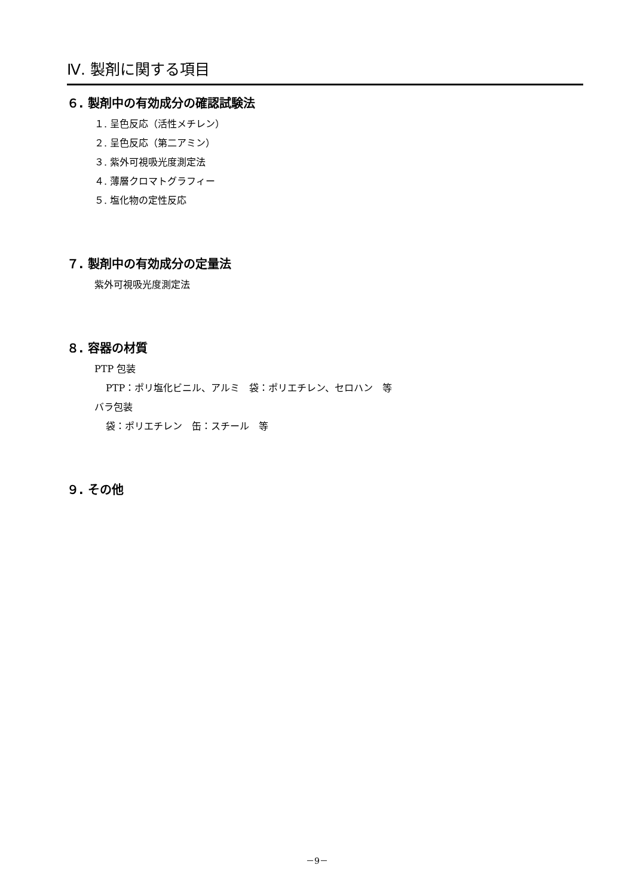Ⅳ. 製剤に関する項目
６. 製剤中の有効成分の確認試験法
１. 呈色反応（活性メチレン）
２. 呈色反応（第二アミン）
３. 紫外可視吸光度測定法
４. 薄層クロマトグラフィー
５. 塩化物の定性反応
７. 製剤中の有効成分の定量法
紫外可視吸光度測定法
８. 容器の材質
PTP 包装
PTP：ポリ塩化ビニル、アルミ　袋：ポリエチレン、セロハン　等
バラ包装
袋：ポリエチレン　缶：スチール　等
９. その他
－9－